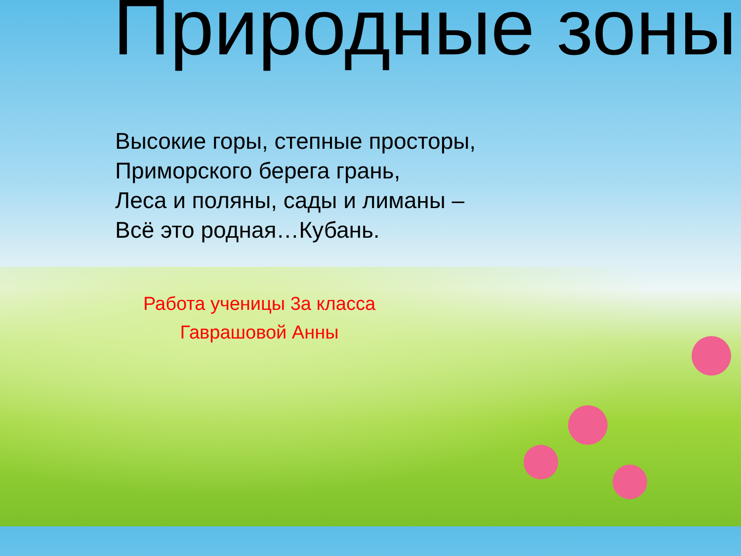Природные зоны
Высокие горы, степные просторы,
Приморского берега грань,
Леса и поляны, сады и лиманы –
Всё это родная…Кубань.
Работа ученицы 3а класса
Гаврашовой Анны